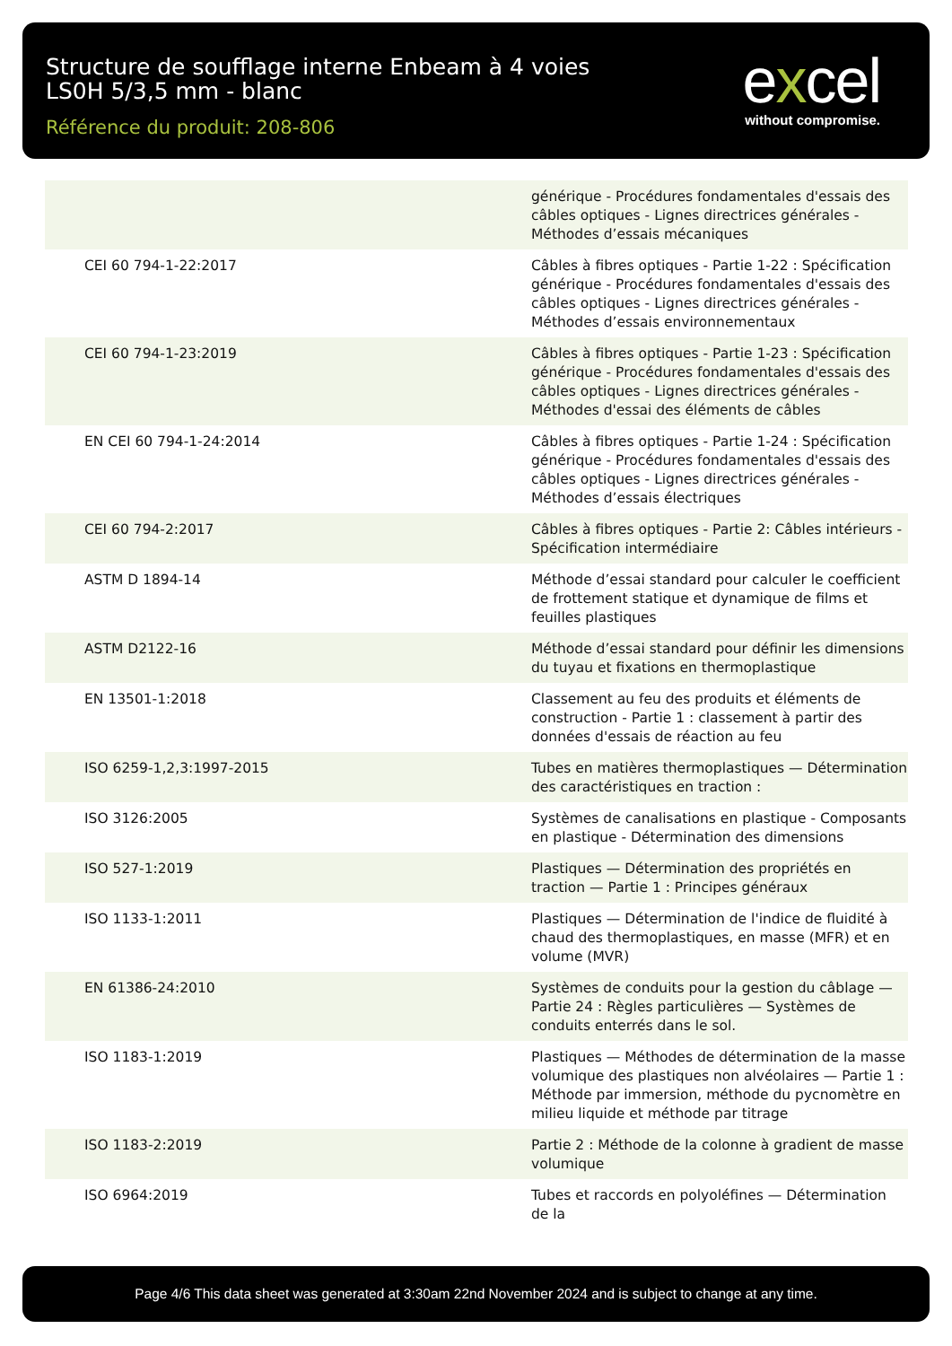Structure de soufflage interne Enbeam à 4 voies LS0H 5/3,5 mm - blanc
Référence du produit: 208-806
excel
without compromise.
| | générique - Procédures fondamentales d'essais des câbles optiques - Lignes directrices générales - Méthodes d’essais mécaniques |
| CEI 60 794-1-22:2017 | Câbles à fibres optiques - Partie 1-22 : Spécification générique - Procédures fondamentales d'essais des câbles optiques - Lignes directrices générales - Méthodes d’essais environnementaux |
| CEI 60 794-1-23:2019 | Câbles à fibres optiques - Partie 1-23 : Spécification générique - Procédures fondamentales d'essais des câbles optiques - Lignes directrices générales - Méthodes d'essai des éléments de câbles |
| EN CEI 60 794-1-24:2014 | Câbles à fibres optiques - Partie 1-24 : Spécification générique - Procédures fondamentales d'essais des câbles optiques - Lignes directrices générales - Méthodes d’essais électriques |
| CEI 60 794-2:2017 | Câbles à fibres optiques - Partie 2: Câbles intérieurs - Spécification intermédiaire |
| ASTM D 1894-14 | Méthode d’essai standard pour calculer le coefficient de frottement statique et dynamique de films et feuilles plastiques |
| ASTM D2122-16 | Méthode d’essai standard pour définir les dimensions du tuyau et fixations en thermoplastique |
| EN 13501-1:2018 | Classement au feu des produits et éléments de construction - Partie 1 : classement à partir des données d'essais de réaction au feu |
| ISO 6259-1,2,3:1997-2015 | Tubes en matières thermoplastiques — Détermination des caractéristiques en traction : |
| ISO 3126:2005 | Systèmes de canalisations en plastique - Composants en plastique - Détermination des dimensions |
| ISO 527-1:2019 | Plastiques — Détermination des propriétés en traction — Partie 1 : Principes généraux |
| ISO 1133-1:2011 | Plastiques — Détermination de l'indice de fluidité à chaud des thermoplastiques, en masse (MFR) et en volume (MVR) |
| EN 61386-24:2010 | Systèmes de conduits pour la gestion du câblage — Partie 24 : Règles particulières — Systèmes de conduits enterrés dans le sol. |
| ISO 1183-1:2019 | Plastiques — Méthodes de détermination de la masse volumique des plastiques non alvéolaires — Partie 1 : Méthode par immersion, méthode du pycnomètre en milieu liquide et méthode par titrage |
| ISO 1183-2:2019 | Partie 2 : Méthode de la colonne à gradient de masse volumique |
| ISO 6964:2019 | Tubes et raccords en polyoléfines — Détermination de la |
Page 4/6 This data sheet was generated at 3:30am 22nd November 2024 and is subject to change at any time.